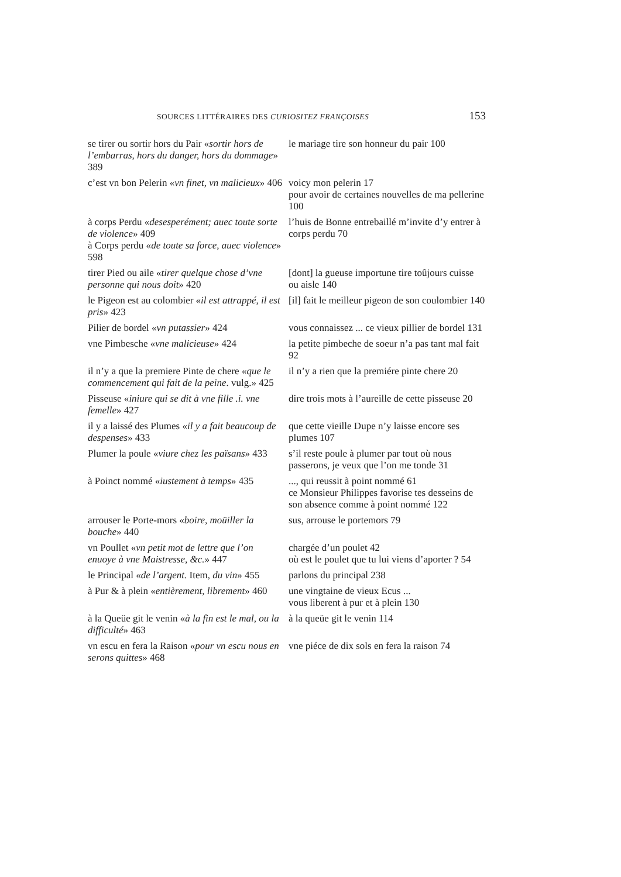SOURCES LITTÉRAIRES DES CURIOSITEZ FRANÇOISES 153
| se tirer ou sortir hors du Pair « sortir hors de l’embarras, hors du danger, hors du dommage » 389 | le mariage tire son honneur du pair 100 |
| c’est vn bon Pelerin « vn finet, vn malicieux » 406 | voicy mon pelerin 17 pour avoir de certaines nouvelles de ma pellerine 100 |
| à corps Perdu « desesperément; auec toute sorte de violence » 409 à Corps perdu « de toute sa force, auec violence » 598 | l’huis de Bonne entrebaillé m’invite d’y entrer à corps perdu 70 |
| tirer Pied ou aile « tirer quelque chose d’vne personne qui nous doit » 420 | [dont] la gueuse importune tire toûjours cuisse ou aisle 140 |
| le Pigeon est au colombier « il est attrappé, il est pris » 423 | [il] fait le meilleur pigeon de son coulombier 140 |
| Pilier de bordel « vn putassier » 424 | vous connaissez ... ce vieux pillier de bordel 131 |
| vne Pimbesche « vne malicieuse » 424 | la petite pimbeche de soeur n’a pas tant mal fait 92 |
| il n’y a que la premiere Pinte de chere « que le commencement qui fait de la peine . vulg.» 425 | il n’y a rien que la premiére pinte chere 20 |
| Pisseuse « iniure qui se dit à vne fille .i. vne femelle » 427 | dire trois mots à l’aureille de cette pisseuse 20 |
| il y a laissé des Plumes « il y a fait beaucoup de despenses » 433 | que cette vieille Dupe n’y laisse encore ses plumes 107 |
| Plumer la poule « viure chez les païsans » 433 | s’il reste poule à plumer par tout où nous passerons, je veux que l’on me tonde 31 |
| à Poinct nommé « iustement à temps » 435 | ..., qui reussit à point nommé 61 ce Monsieur Philippes favorise tes desseins de son absence comme à point nommé 122 |
| arrouser le Porte-mors « boire, moüiller la bouche » 440 | sus, arrouse le portemors 79 |
| vn Poullet « vn petit mot de lettre que l’on enuoye à vne Maistresse, &c. » 447 | chargée d’un poulet 42 où est le poulet que tu lui viens d’aporter ? 54 |
| le Principal « de l’argent. Item, du vin » 455 | parlons du principal 238 |
| à Pur & à plein « entièrement, librement » 460 | une vingtaine de vieux Ecus ... vous liberent à pur et à plein 130 |
| à la Queüe git le venin « à la fin est le mal, ou la difficulté » 463 | à la queüe git le venin 114 |
| vn escu en fera la Raison « pour vn escu nous en serons quittes » 468 | vne piéce de dix sols en fera la raison 74 |